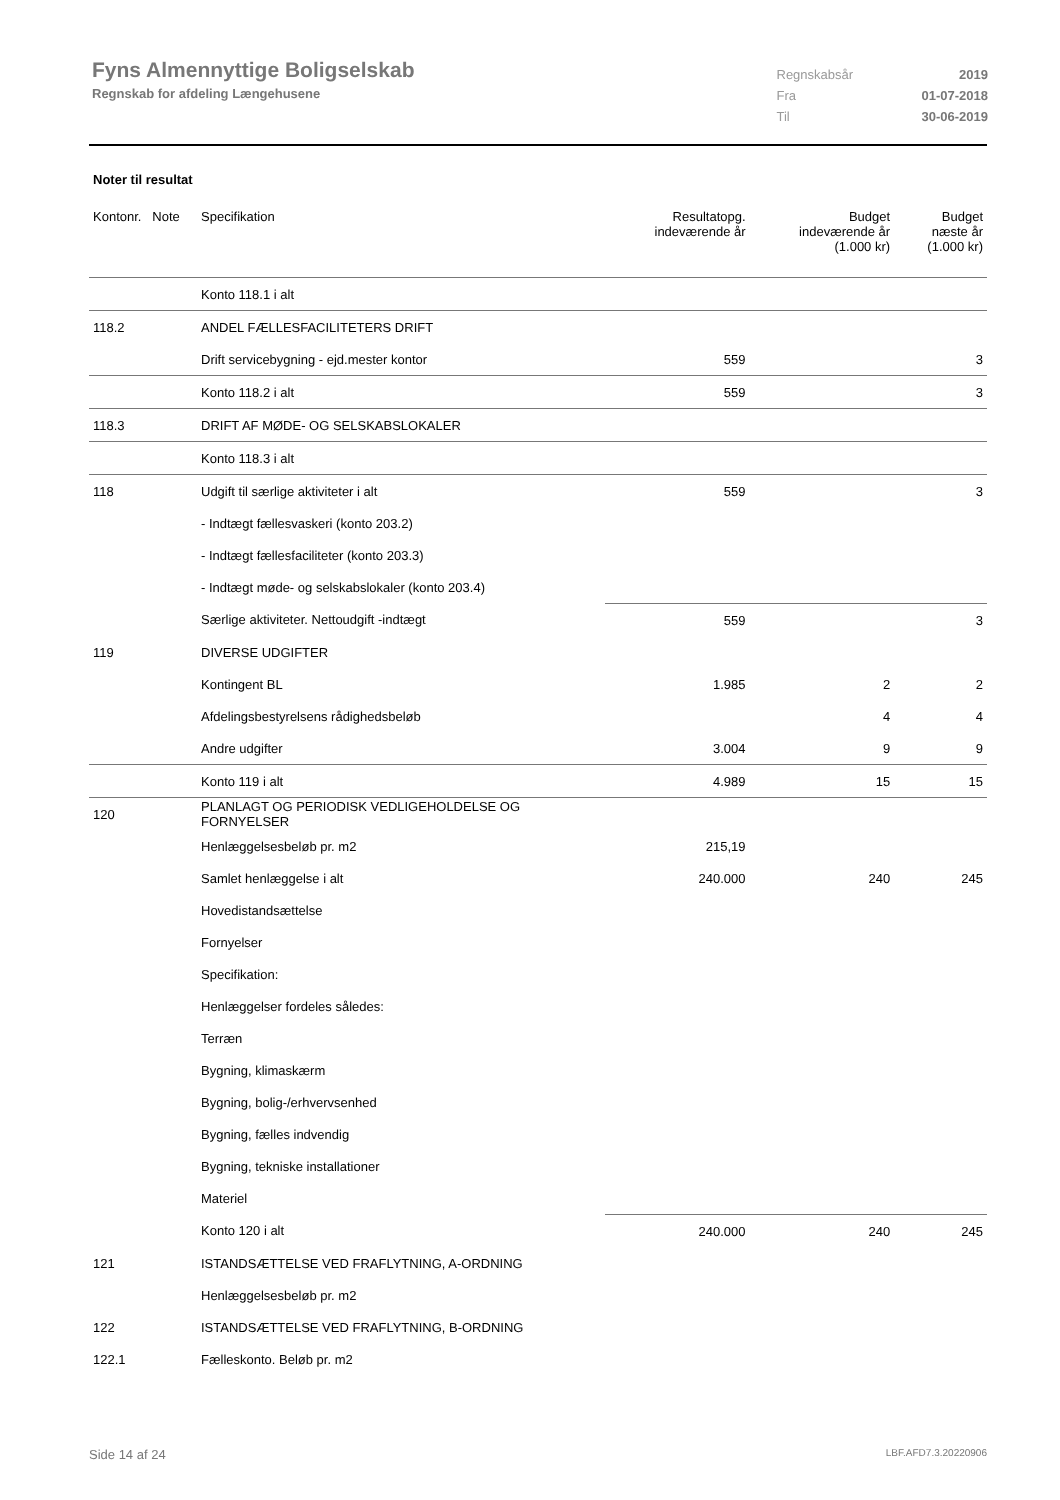Fyns Almennyttige Boligselskab
Regnskab for afdeling Længehusene
| Regnskabsår | 2019 |
| Fra | 01-07-2018 |
| Til | 30-06-2019 |
Noter til resultat
| Kontonr. Note | Specifikation | Resultatopg. indeværende år | Budget indeværende år (1.000 kr) | Budget næste år (1.000 kr) |
| --- | --- | --- | --- | --- |
| | Konto 118.1 i alt | | | |
| 118.2 | ANDEL FÆLLESFACILITETERS DRIFT | | | |
| | Drift servicebygning - ejd.mester kontor | 559 | | 3 |
| | Konto 118.2 i alt | 559 | | 3 |
| 118.3 | DRIFT AF MØDE- OG SELSKABSLOKALER | | | |
| | Konto 118.3 i alt | | | |
| 118 | Udgift til særlige aktiviteter i alt | 559 | | 3 |
| | - Indtægt fællesvaskeri (konto 203.2) | | | |
| | - Indtægt fællesfaciliteter (konto 203.3) | | | |
| | - Indtægt møde- og selskabslokaler (konto 203.4) | | | |
| | Særlige aktiviteter. Nettoudgift -indtægt | 559 | | 3 |
| 119 | DIVERSE UDGIFTER | | | |
| | Kontingent BL | 1.985 | 2 | 2 |
| | Afdelingsbestyrelsens rådighedsbeløb | | 4 | 4 |
| | Andre udgifter | 3.004 | 9 | 9 |
| | Konto 119 i alt | 4.989 | 15 | 15 |
| 120 | PLANLAGT OG PERIODISK VEDLIGEHOLDELSE OG FORNYELSER | | | |
| | Henlæggelsesbeløb pr. m2 | 215,19 | | |
| | Samlet henlæggelse i alt | 240.000 | 240 | 245 |
| | Hovedistandsættelse | | | |
| | Fornyelser | | | |
| | Specifikation: | | | |
| | Henlæggelser fordeles således: | | | |
| | Terræn | | | |
| | Bygning, klimaskærm | | | |
| | Bygning, bolig-/erhvervsenhed | | | |
| | Bygning, fælles indvendig | | | |
| | Bygning, tekniske installationer | | | |
| | Materiel | | | |
| | Konto 120 i alt | 240.000 | 240 | 245 |
| 121 | ISTANDSÆTTELSE VED FRAFLYTNING, A-ORDNING | | | |
| | Henlæggelsesbeløb pr. m2 | | | |
| 122 | ISTANDSÆTTELSE VED FRAFLYTNING, B-ORDNING | | | |
| 122.1 | Fælleskonto. Beløb pr. m2 | | | |
Side 14 af 24 LBF.AFD7.3.20220906